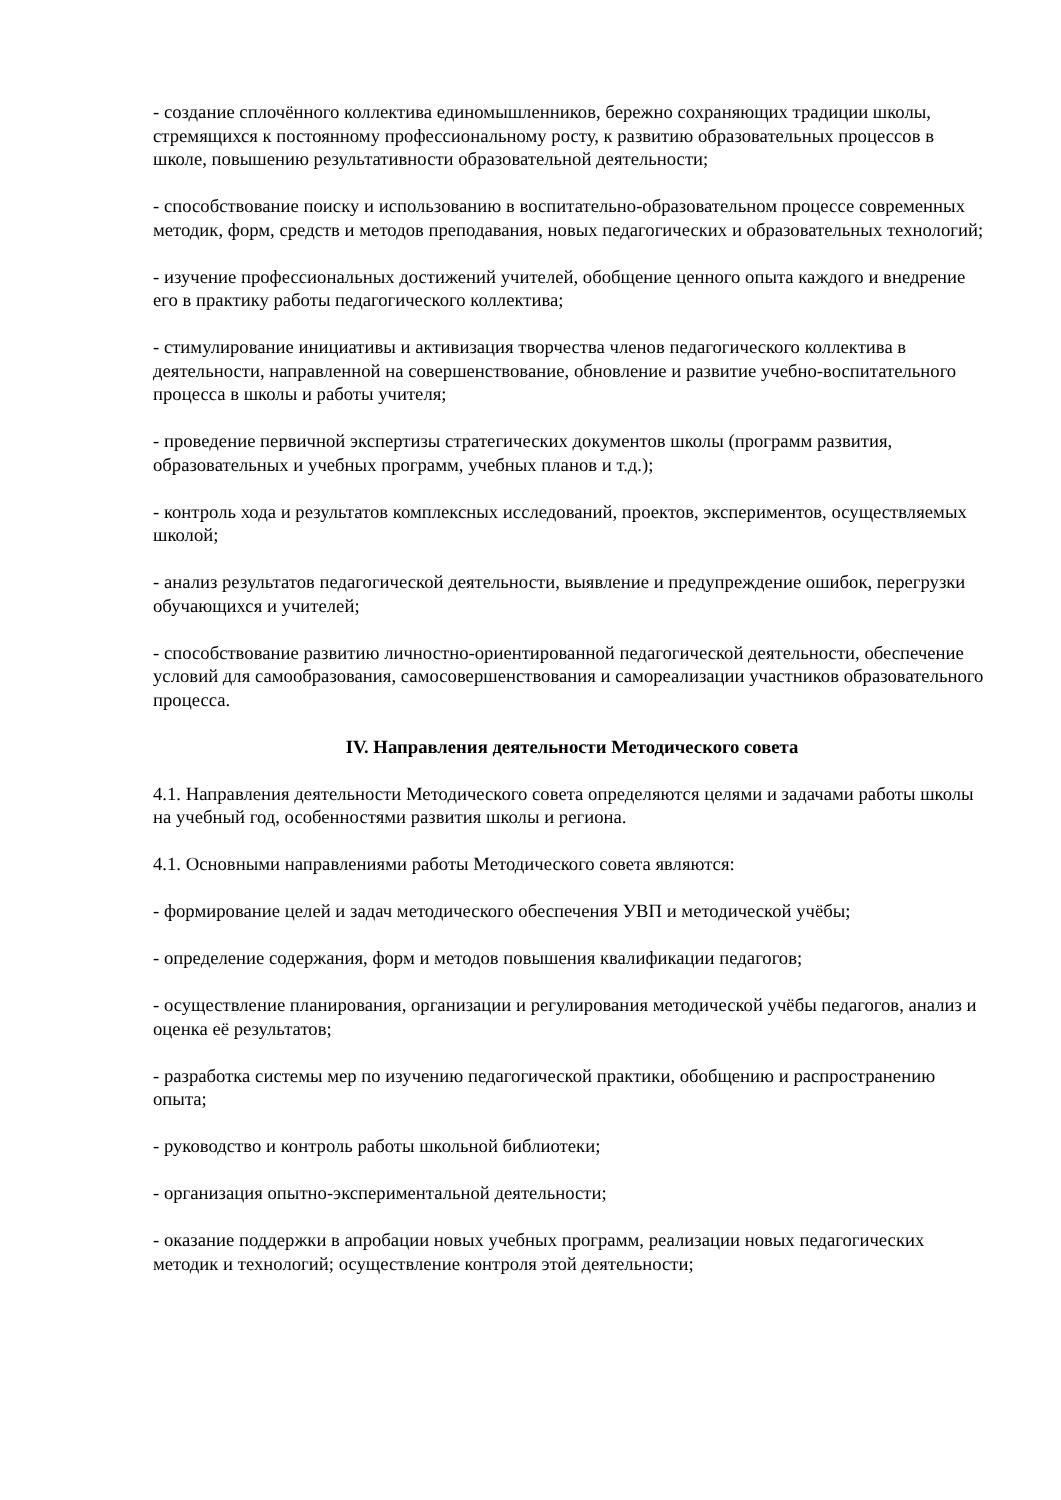- создание сплочённого коллектива единомышленников, бережно сохраняющих традиции школы, стремящихся к постоянному профессиональному росту, к развитию образовательных процессов в школе, повышению результативности образовательной деятельности;
- способствование поиску и использованию в воспитательно-образовательном процессе современных методик, форм, средств и методов преподавания, новых педагогических и образовательных технологий;
- изучение профессиональных достижений учителей, обобщение ценного опыта каждого и внедрение его в практику работы педагогического коллектива;
- стимулирование инициативы и активизация творчества членов педагогического коллектива в деятельности, направленной на совершенствование, обновление и развитие учебно-воспитательного процесса в школы и работы учителя;
- проведение первичной экспертизы стратегических документов школы (программ развития, образовательных и учебных программ, учебных планов и т.д.);
- контроль хода и результатов комплексных исследований, проектов, экспериментов, осуществляемых школой;
- анализ результатов педагогической деятельности, выявление и предупреждение ошибок, перегрузки обучающихся и учителей;
- способствование развитию личностно-ориентированной педагогической деятельности, обеспечение условий для самообразования, самосовершенствования и самореализации участников образовательного процесса.
IV. Направления деятельности Методического совета
4.1. Направления деятельности Методического совета определяются целями и задачами работы школы на учебный год, особенностями развития школы и региона.
4.1. Основными направлениями работы Методического совета являются:
- формирование целей и задач методического обеспечения УВП и методической учёбы;
- определение содержания, форм и методов повышения квалификации педагогов;
- осуществление планирования, организации и регулирования методической учёбы педагогов, анализ и оценка её результатов;
- разработка системы мер по изучению педагогической практики, обобщению и распространению опыта;
- руководство и контроль работы школьной библиотеки;
- организация опытно-экспериментальной деятельности;
- оказание поддержки в апробации новых учебных программ, реализации новых педагогических методик и технологий; осуществление контроля этой деятельности;